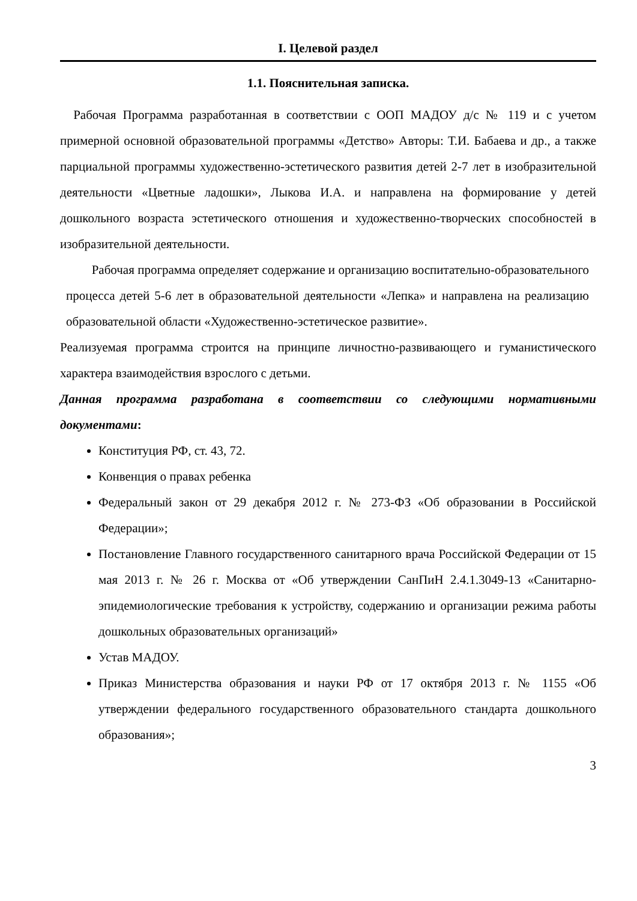I. Целевой раздел
1.1. Пояснительная записка.
Рабочая Программа разработанная в соответствии с ООП МАДОУ д/с № 119 и с учетом примерной основной образовательной программы «Детство» Авторы: Т.И. Бабаева и др., а также парциальной программы художественно-эстетического развития детей 2-7 лет в изобразительной деятельности «Цветные ладошки», Лыкова И.А. и направлена на формирование у детей дошкольного возраста эстетического отношения и художественно-творческих способностей в изобразительной деятельности.
Рабочая программа определяет содержание и организацию воспитательно-образовательного процесса детей 5-6 лет в образовательной деятельности «Лепка» и направлена на реализацию образовательной области «Художественно-эстетическое развитие».
Реализуемая программа строится на принципе личностно-развивающего и гуманистического характера взаимодействия взрослого с детьми.
Данная программа разработана в соответствии со следующими нормативными документами:
Конституция РФ, ст. 43, 72.
Конвенция о правах ребенка
Федеральный закон от 29 декабря 2012 г. № 273-ФЗ «Об образовании в Российской Федерации»;
Постановление Главного государственного санитарного врача Российской Федерации от 15 мая 2013 г. № 26 г. Москва от «Об утверждении СанПиН 2.4.1.3049-13 «Санитарно-эпидемиологические требования к устройству, содержанию и организации режима работы дошкольных образовательных организаций»
Устав МАДОУ.
Приказ Министерства образования и науки РФ от 17 октября 2013 г. № 1155 «Об утверждении федерального государственного образовательного стандарта дошкольного образования»;
3